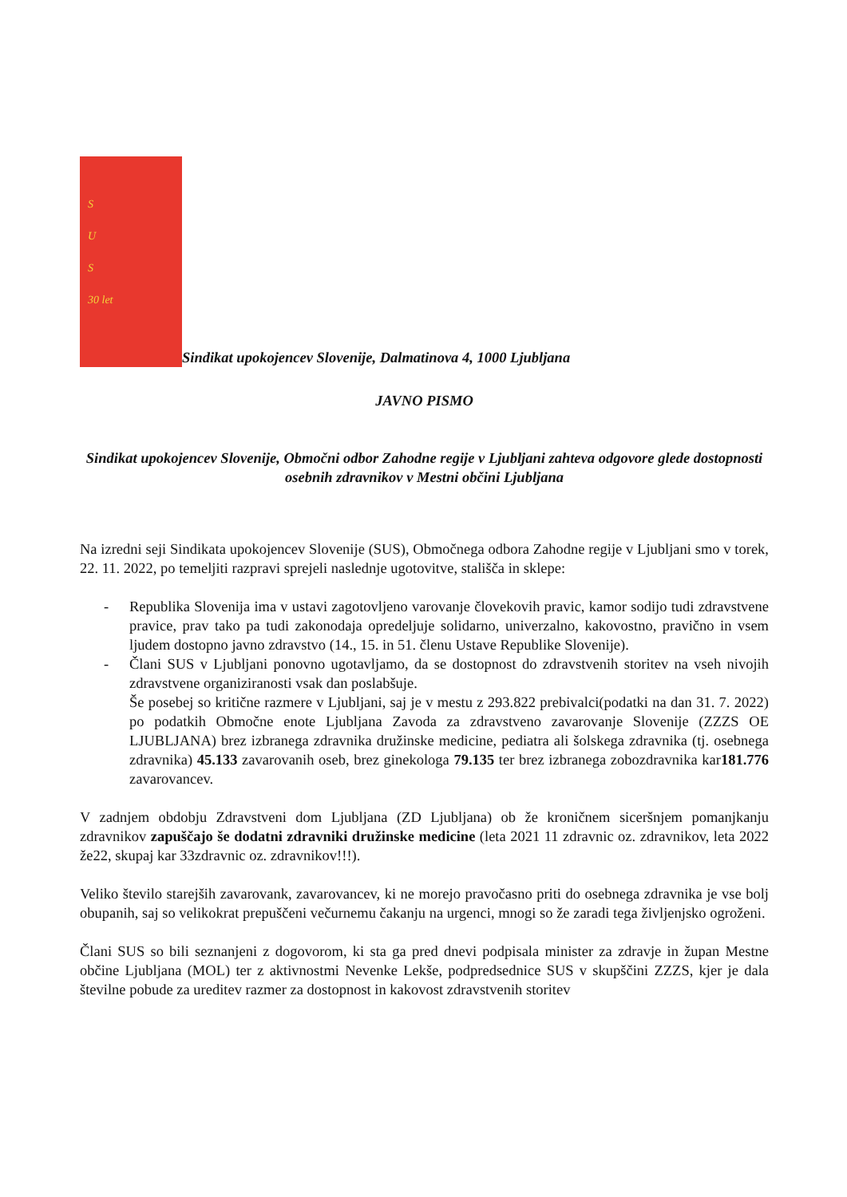S
U
S
30 let
Sindikat upokojencev Slovenije, Dalmatinova 4, 1000 Ljubljana
JAVNO PISMO
Sindikat upokojencev Slovenije, Območni odbor Zahodne regije v Ljubljani zahteva odgovore glede dostopnosti osebnih zdravnikov v Mestni občini Ljubljana
Na izredni seji Sindikata upokojencev Slovenije (SUS), Območnega odbora Zahodne regije v Ljubljani smo v torek, 22. 11. 2022, po temeljiti razpravi sprejeli naslednje ugotovitve, stališča in sklepe:
- Republika Slovenija ima v ustavi zagotovljeno varovanje človekovih pravic, kamor sodijo tudi zdravstvene pravice, prav tako pa tudi zakonodaja opredeljuje solidarno, univerzalno, kakovostno, pravično in vsem ljudem dostopno javno zdravstvo (14., 15. in 51. členu Ustave Republike Slovenije).
- Člani SUS v Ljubljani ponovno ugotavljamo, da se dostopnost do zdravstvenih storitev na vseh nivojih zdravstvene organiziranosti vsak dan poslabšuje.
Še posebej so kritične razmere v Ljubljani, saj je v mestu z 293.822 prebivalci(podatki na dan 31. 7. 2022) po podatkih Območne enote Ljubljana Zavoda za zdravstveno zavarovanje Slovenije (ZZZS OE LJUBLJANA) brez izbranega zdravnika družinske medicine, pediatra ali šolskega zdravnika (tj. osebnega zdravnika) 45.133 zavarovanih oseb, brez ginekologa 79.135 ter brez izbranega zobozdravnika kar181.776 zavarovancev.
V zadnjem obdobju Zdravstveni dom Ljubljana (ZD Ljubljana) ob že kroničnem siceršnjem pomanjkanju zdravnikov zapuščajo še dodatni zdravniki družinske medicine (leta 2021 11 zdravnic oz. zdravnikov, leta 2022 že22, skupaj kar 33zdravnic oz. zdravnikov!!!).
Veliko število starejših zavarovank, zavarovancev, ki ne morejo pravočasno priti do osebnega zdravnika je vse bolj obupanih, saj so velikokrat prepuščeni večurnemu čakanju na urgenci, mnogi so že zaradi tega življenjsko ogroženi.
Člani SUS so bili seznanjeni z dogovorom, ki sta ga pred dnevi podpisala minister za zdravje in župan Mestne občine Ljubljana (MOL) ter z aktivnostmi Nevenke Lekše, podpredsednice SUS v skupščini ZZZS, kjer je dala številne pobude za ureditev razmer za dostopnost in kakovost zdravstvenih storitev